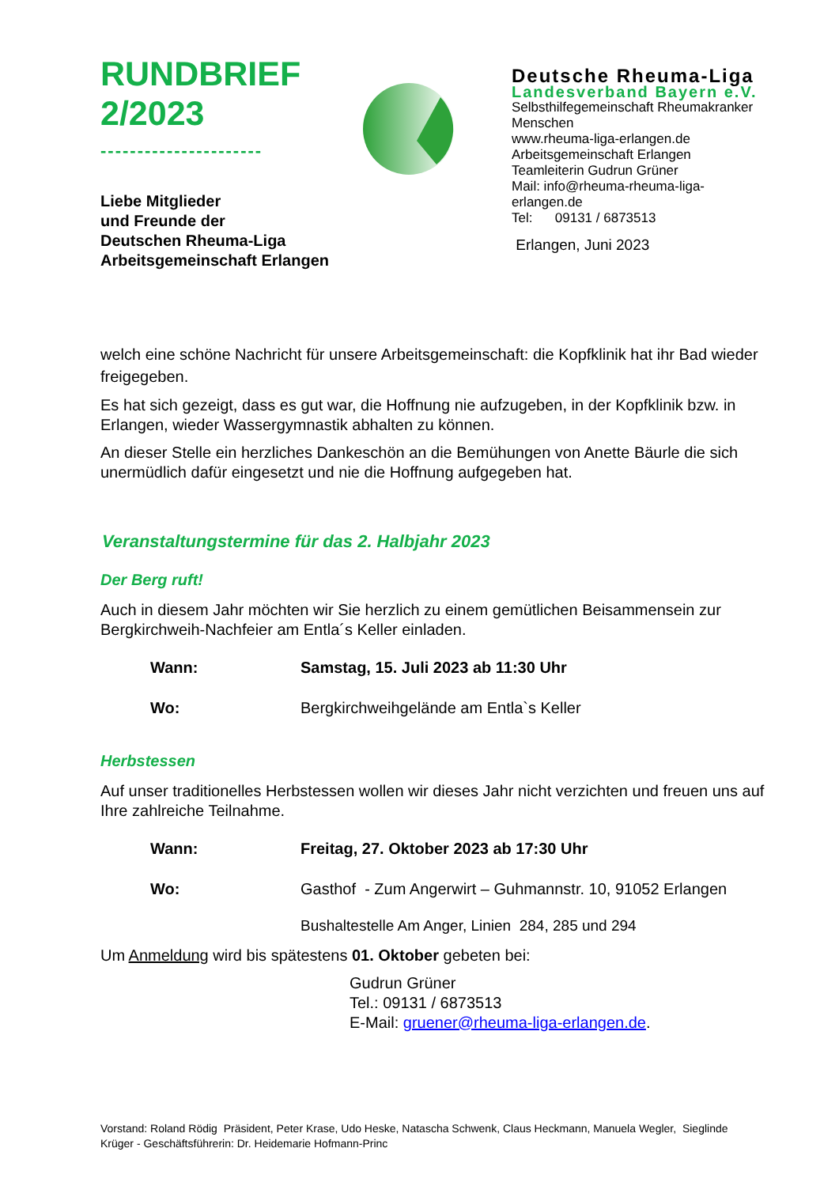RUNDBRIEF
2/2023
----------------------
Liebe Mitglieder
und Freunde der
Deutschen Rheuma-Liga
Arbeitsgemeinschaft Erlangen
Deutsche Rheuma-Liga
Landesverband Bayern e.V.
Selbsthilfegemeinschaft Rheumakranker
Menschen
www.rheuma-liga-erlangen.de
Arbeitsgemeinschaft Erlangen
Teamleiterin Gudrun Grüner
Mail: info@rheuma-rheuma-liga-
erlangen.de
Tel: 09131 / 6873513
Erlangen, Juni 2023
welch eine schöne Nachricht für unsere Arbeitsgemeinschaft: die Kopfklinik hat ihr Bad wieder freigegeben.
Es hat sich gezeigt, dass es gut war, die Hoffnung nie aufzugeben, in der Kopfklinik bzw. in Erlangen, wieder Wassergymnastik abhalten zu können.
An dieser Stelle ein herzliches Dankeschön an die Bemühungen von Anette Bäurle die sich unermüdlich dafür eingesetzt und nie die Hoffnung aufgegeben hat.
Veranstaltungstermine für das 2. Halbjahr 2023
Der Berg ruft!
Auch in diesem Jahr möchten wir Sie herzlich zu einem gemütlichen Beisammensein zur Bergkirchweih-Nachfeier am Entla´s Keller einladen.
Wann: Samstag, 15. Juli 2023 ab 11:30 Uhr
Wo: Bergkirchweihgelände am Entla`s Keller
Herbstessen
Auf unser traditionelles Herbstessen wollen wir dieses Jahr nicht verzichten und freuen uns auf Ihre zahlreiche Teilnahme.
Wann: Freitag, 27. Oktober 2023 ab 17:30 Uhr
Wo: Gasthof - Zum Angerwirt – Guhmannstr. 10, 91052 Erlangen
Bushaltestelle Am Anger, Linien 284, 285 und 294
Um Anmeldung wird bis spätestens 01. Oktober gebeten bei:
Gudrun Grüner
Tel.: 09131 / 6873513
E-Mail: gruener@rheuma-liga-erlangen.de.
Vorstand: Roland Rödig Präsident, Peter Krase, Udo Heske, Natascha Schwenk, Claus Heckmann, Manuela Wegler, Sieglinde Krüger - Geschäftsführerin: Dr. Heidemarie Hofmann-Princ